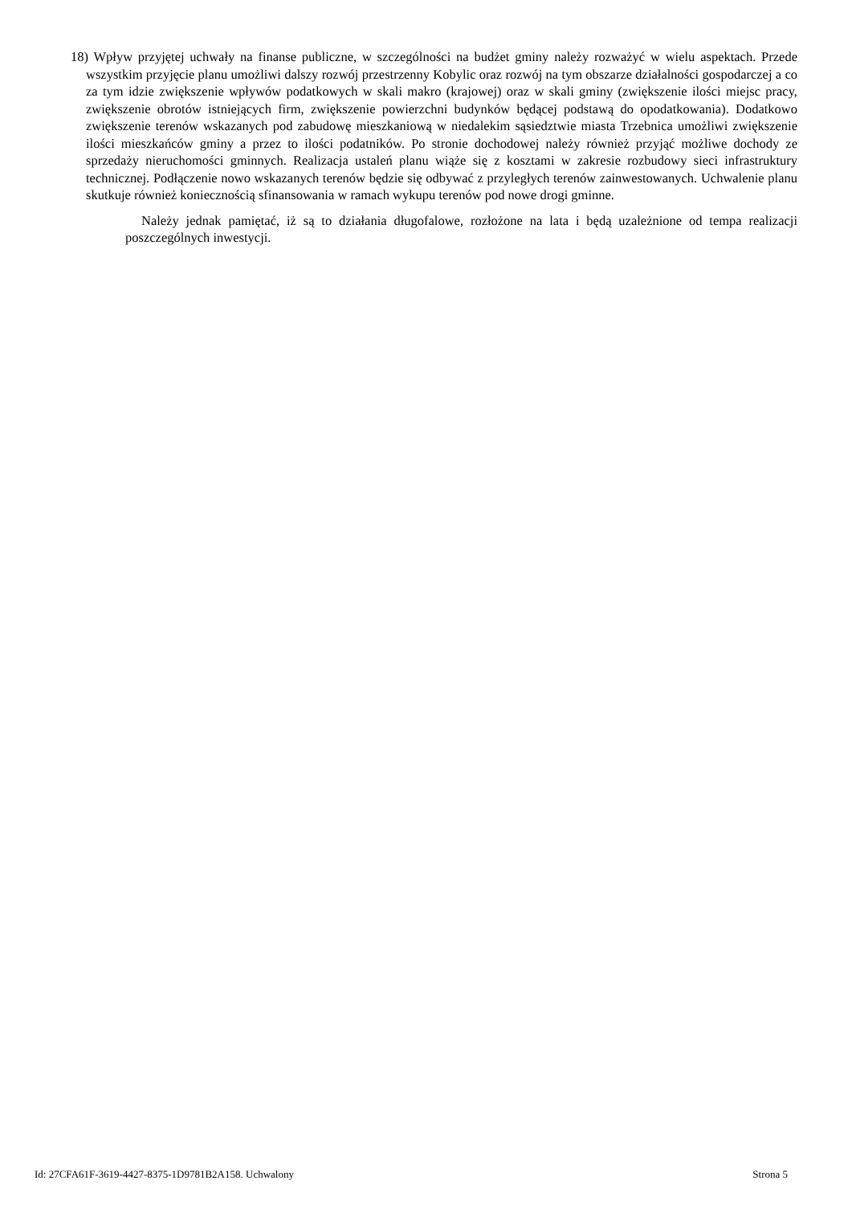18) Wpływ przyjętej uchwały na finanse publiczne, w szczególności na budżet gminy należy rozważyć w wielu aspektach. Przede wszystkim przyjęcie planu umożliwi dalszy rozwój przestrzenny Kobylic oraz rozwój na tym obszarze działalności gospodarczej a co za tym idzie zwiększenie wpływów podatkowych w skali makro (krajowej) oraz w skali gminy (zwiększenie ilości miejsc pracy, zwiększenie obrotów istniejących firm, zwiększenie powierzchni budynków będącej podstawą do opodatkowania). Dodatkowo zwiększenie terenów wskazanych pod zabudowę mieszkaniową w niedalekim sąsiedztwie miasta Trzebnica umożliwi zwiększenie ilości mieszkańców gminy a przez to ilości podatników. Po stronie dochodowej należy również przyjąć możliwe dochody ze sprzedaży nieruchomości gminnych. Realizacja ustaleń planu wiąże się z kosztami w zakresie rozbudowy sieci infrastruktury technicznej. Podłączenie nowo wskazanych terenów będzie się odbywać z przyległych terenów zainwestowanych. Uchwalenie planu skutkuje również koniecznością sfinansowania w ramach wykupu terenów pod nowe drogi gminne.
Należy jednak pamiętać, iż są to działania długofalowe, rozłożone na lata i będą uzależnione od tempa realizacji poszczególnych inwestycji.
Id: 27CFA61F-3619-4427-8375-1D9781B2A158. Uchwalony Strona 5